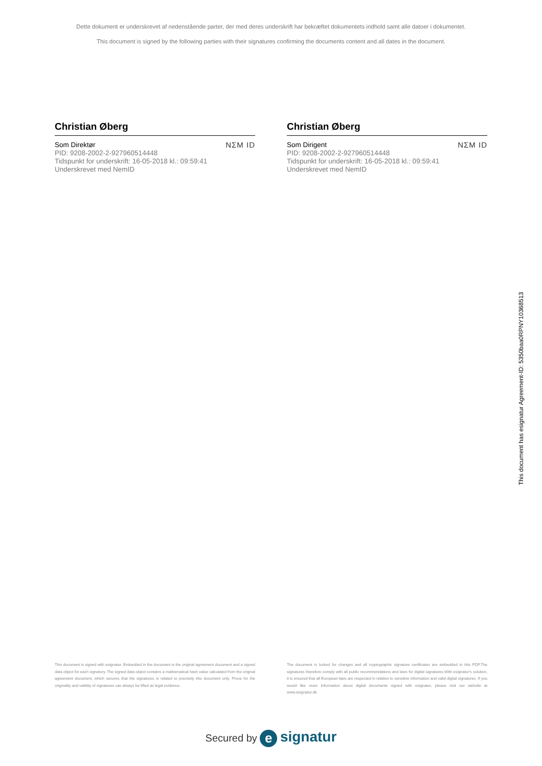Dette dokument er underskrevet af nedenstående parter, der med deres underskrift har bekræftet dokumentets indhold samt alle datoer i dokumentet.
This document is signed by the following parties with their signatures confirming the documents content and all dates in the document.
Christian Øberg
Som Direktør
PID: 9208-2002-2-927960514448
Tidspunkt for underskrift: 16-05-2018 kl.: 09:59:41
Underskrevet med NemID
NΣM ID
Christian Øberg
Som Dirigent
PID: 9208-2002-2-927960514448
Tidspunkt for underskrift: 16-05-2018 kl.: 09:59:41
Underskrevet med NemID
NΣM ID
This document has esignatur Agreement-ID: 5350baa0RPNY10368513
This document is signed with esignatur. Embedded in the document is the original agreement document and a signed data object for each signatory. The signed data object contains a mathematical hash value calculated from the original agreement document, which secures that the signatures is related to precisely this document only. Prove for the originality and validity of signatures can always be lifted as legal evidence.
The document is locked for changes and all cryptographic signature certificates are embedded in this PDF.The signatures therefore comply with all public recommendations and laws for digital signatures.With esignatur's solution, it is ensured that all European laws are respected in relation to sensitive information and valid digital signatures. If you would like more information about digital documents signed with esignatur, please visit our website at www.esignatur.dk.
Secured by e signatur